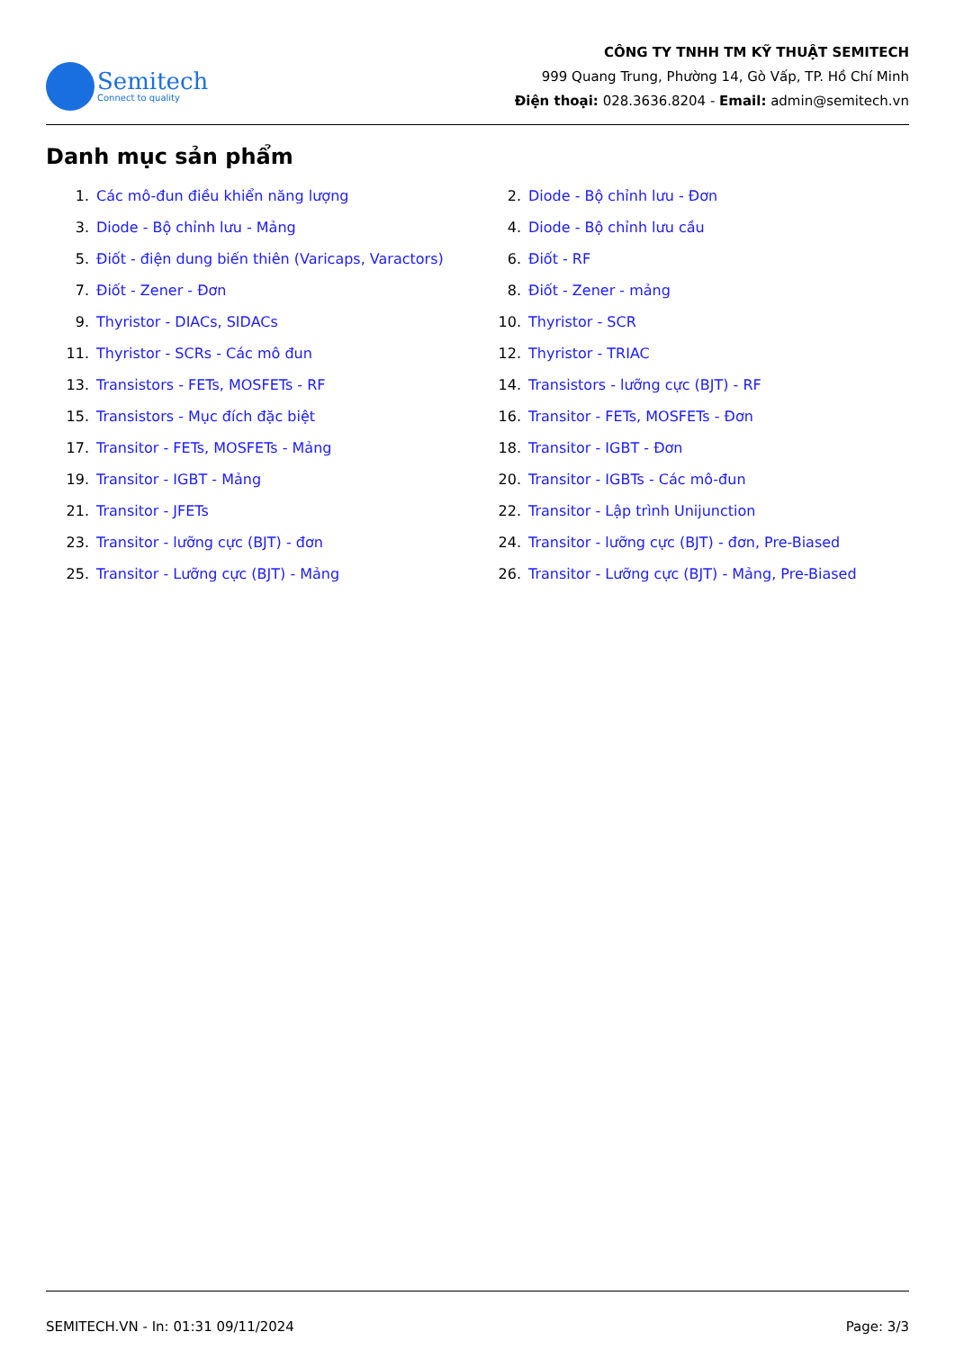Semitech
Connect to quality
CÔNG TY TNHH TM KỸ THUẬT SEMITECH
999 Quang Trung, Phường 14, Gò Vấp, TP. Hồ Chí Minh
Điện thoại: 028.3636.8204 - Email: admin@semitech.vn
Danh mục sản phẩm
1. Các mô-đun điều khiển năng lượng
2. Diode - Bộ chỉnh lưu - Đơn
3. Diode - Bộ chỉnh lưu - Mảng
4. Diode - Bộ chỉnh lưu cầu
5. Điốt - điện dung biến thiên (Varicaps, Varactors)
6. Điốt - RF
7. Điốt - Zener - Đơn
8. Điốt - Zener - mảng
9. Thyristor - DIACs, SIDACs
10. Thyristor - SCR
11. Thyristor - SCRs - Các mô đun
12. Thyristor - TRIAC
13. Transistors - FETs, MOSFETs - RF
14. Transistors - lưỡng cực (BJT) - RF
15. Transistors - Mục đích đặc biệt
16. Transitor - FETs, MOSFETs - Đơn
17. Transitor - FETs, MOSFETs - Mảng
18. Transitor - IGBT - Đơn
19. Transitor - IGBT - Mảng
20. Transitor - IGBTs - Các mô-đun
21. Transitor - JFETs
22. Transitor - Lập trình Unijunction
23. Transitor - lưỡng cực (BJT) - đơn
24. Transitor - lưỡng cực (BJT) - đơn, Pre-Biased
25. Transitor - Lưỡng cực (BJT) - Mảng
26. Transitor - Lưỡng cực (BJT) - Mảng, Pre-Biased
SEMITECH.VN - In: 01:31 09/11/2024 Page: 3/3